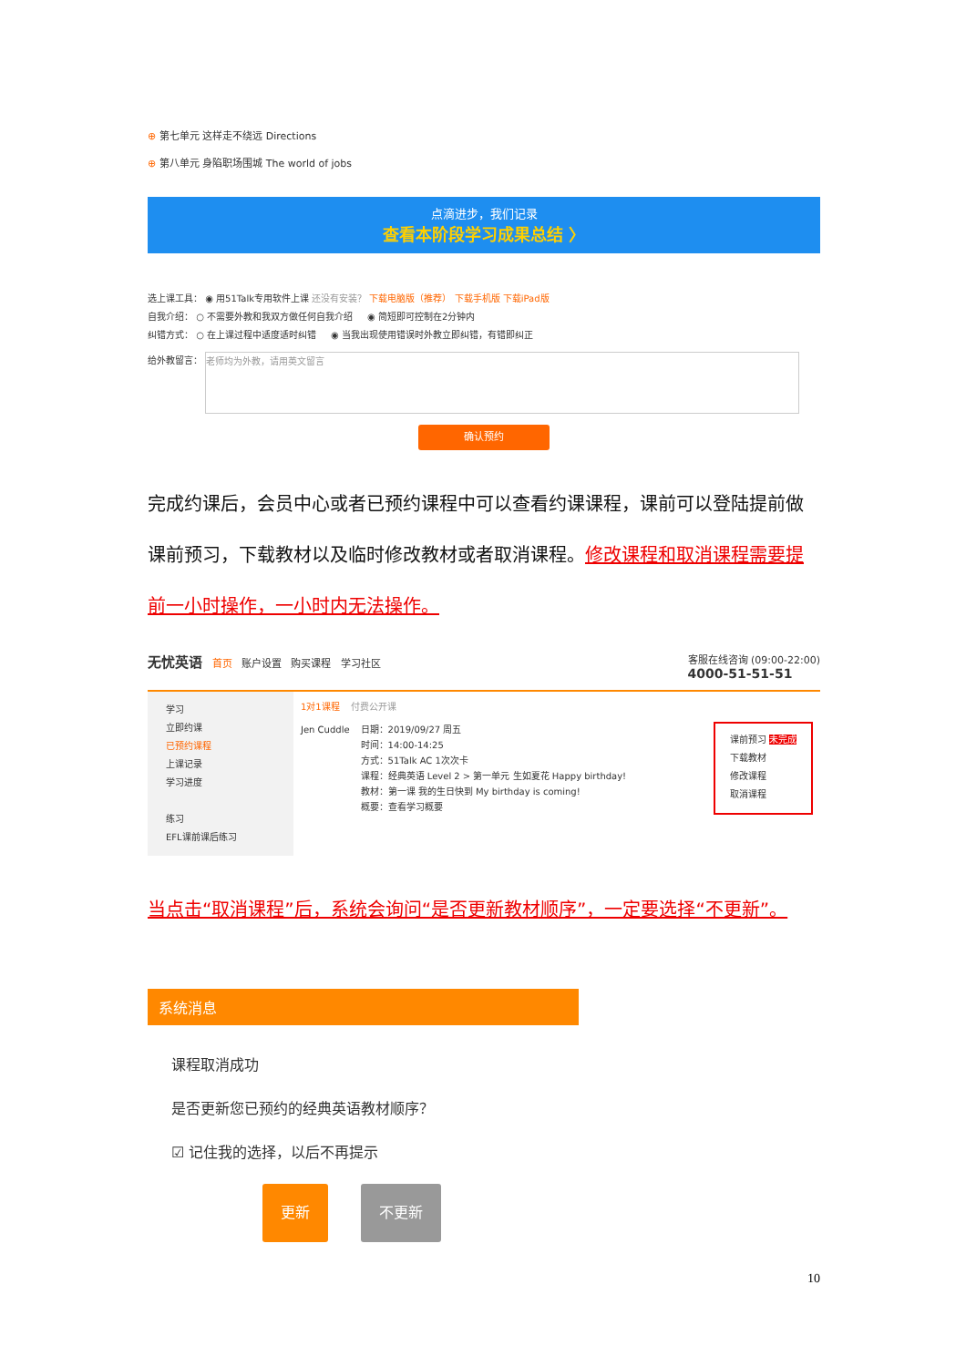⊕ 第七单元 这样走不绕远 Directions
⊕ 第八单元 身陷职场围城 The world of jobs
点滴进步，我们记录
查看本阶段学习成果总结 〉
选上课工具： ◉ 用51Talk专用软件上课 还没有安装？ 下载电脑版（推荐） 下载手机版 下载iPad版
自我介绍： ○ 不需要外教和我双方做任何自我介绍 ◉ 简短即可控制在2分钟内
纠错方式： ○ 在上课过程中适度适时纠错 ◉ 当我出现使用错误时外教立即纠错，有错即纠正
给外教留言： 老师均为外教，请用英文留言
确认预约
完成约课后，会员中心或者已预约课程中可以查看约课课程，课前可以登陆提前做课前预习，下载教材以及临时修改教材或者取消课程。修改课程和取消课程需要提前一小时操作，一小时内无法操作。
无忧英语 首页 账户设置 购买课程 学习社区 客服在线咨询 (09:00-22:00)
4000-51-51-51
学习
立即约课
已预约课程
上课记录
学习进度
练习
EFL课前课后练习
1对1课程 付费公开课
Jen Cuddle 日期：2019/09/27 周五
时间：14:00-14:25
方式：51Talk AC 1次次卡
课程：经典英语 Level 2 > 第一单元 生如夏花 Happy birthday!
教材：第一课 我的生日快到 My birthday is coming!
概要：查看学习概要
课前预习 未完成
下载教材
修改课程
取消课程
当点击“取消课程”后，系统会询问“是否更新教材顺序”，一定要选择“不更新”。
系统消息
课程取消成功
是否更新您已预约的经典英语教材顺序？
☑ 记住我的选择，以后不再提示
更新 不更新
10